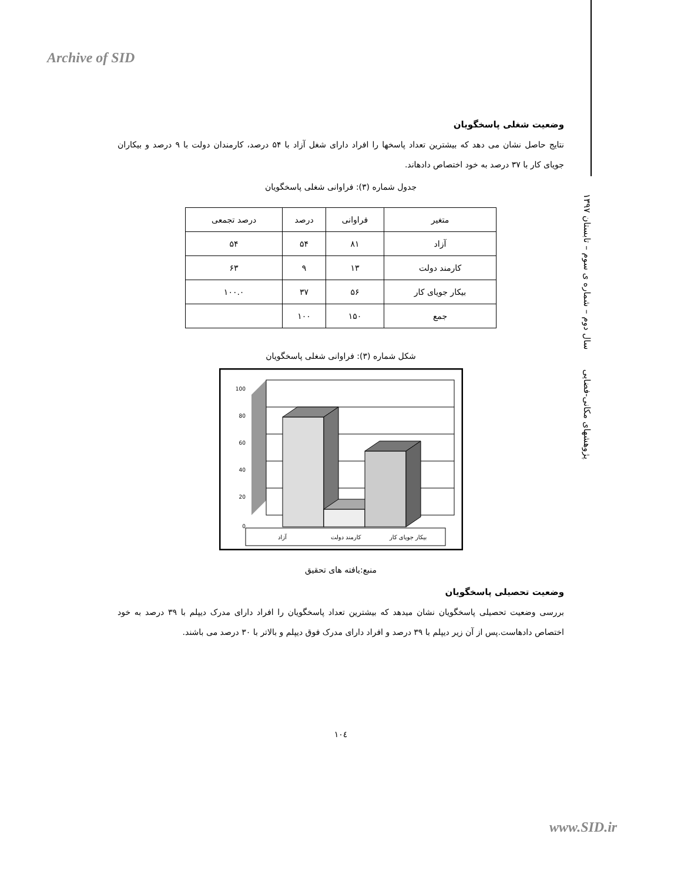Archive of SID
پژوهشهای مکانی-فضایی سال دوم – شماره ی سوم – تابستان ۱۳۹۷
وضعیت شغلی پاسخگویان
نتایج حاصل نشان می دهد که بیشترین تعداد پاسخها را افراد دارای شغل آزاد با ۵۴ درصد، کارمندان دولت با ۹ درصد و بیکاران جویای کار با ۳۷ درصد به خود اختصاص دادهاند.
جدول شماره (۳): فراوانی شغلی پاسخگویان
| متغیر | فراوانی | درصد | درصد تجمعی |
| --- | --- | --- | --- |
| آزاد | ۸۱ | ۵۴ | ۵۴ |
| کارمند دولت | ۱۳ | ۹ | ۶۳ |
| بیکار جویای کار | ۵۶ | ۳۷ | ۱۰۰.۰ |
| جمع | ۱۵۰ | ۱۰۰ | |
شکل شماره (۳): فراوانی شغلی پاسخگویان
100
80
60
40
20
0
آزاد
کارمند دولت
بیکار جویای کار
منبع:یافته های تحقیق
وضعیت تحصیلی پاسخگویان
بررسی وضعیت تحصیلی پاسخگویان نشان میدهد که بیشترین تعداد پاسخگویان را افراد دارای مدرک دیپلم با ۳۹ درصد به خود اختصاص دادهاست.پس از آن زیر دیپلم با ۳۹ درصد و افراد دارای مدرک فوق دیپلم و بالاتر با ۳۰ درصد می باشند.
۱۰٤
www.SID.ir